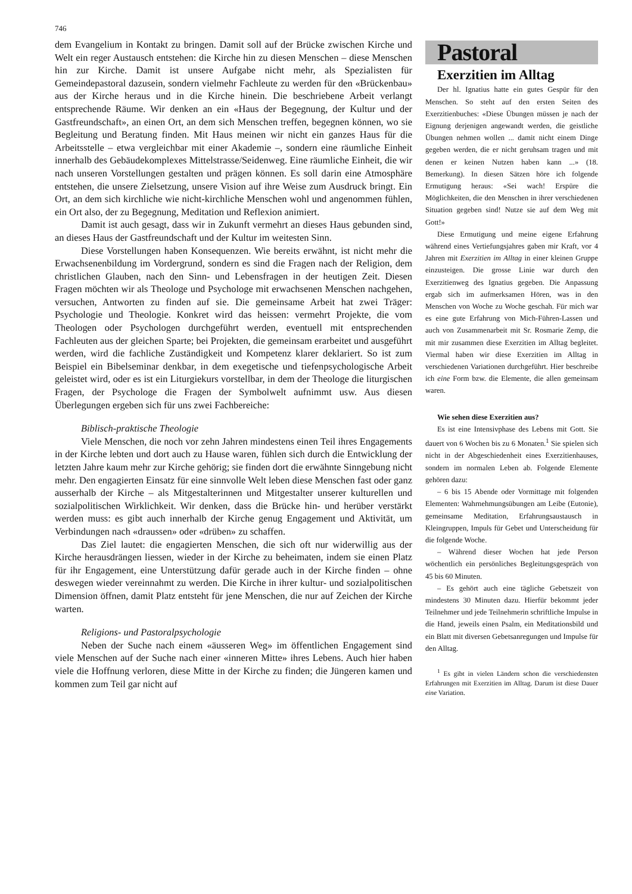746
dem Evangelium in Kontakt zu bringen. Damit soll auf der Brücke zwischen Kirche und Welt ein reger Austausch entstehen: die Kirche hin zu diesen Menschen – diese Menschen hin zur Kirche. Damit ist unsere Aufgabe nicht mehr, als Spezialisten für Gemeindepastoral dazusein, sondern vielmehr Fachleute zu werden für den «Brückenbau» aus der Kirche heraus und in die Kirche hinein. Die beschriebene Arbeit verlangt entsprechende Räume. Wir denken an ein «Haus der Begegnung, der Kultur und der Gastfreundschaft», an einen Ort, an dem sich Menschen treffen, begegnen können, wo sie Begleitung und Beratung finden. Mit Haus meinen wir nicht ein ganzes Haus für die Arbeitsstelle – etwa vergleichbar mit einer Akademie –, sondern eine räumliche Einheit innerhalb des Gebäudekomplexes Mittelstrasse/Seidenweg. Eine räumliche Einheit, die wir nach unseren Vorstellungen gestalten und prägen können. Es soll darin eine Atmosphäre entstehen, die unsere Zielsetzung, unsere Vision auf ihre Weise zum Ausdruck bringt. Ein Ort, an dem sich kirchliche wie nicht-kirchliche Menschen wohl und angenommen fühlen, ein Ort also, der zu Begegnung, Meditation und Reflexion animiert.
Damit ist auch gesagt, dass wir in Zukunft vermehrt an dieses Haus gebunden sind, an dieses Haus der Gastfreundschaft und der Kultur im weitesten Sinn.
Diese Vorstellungen haben Konsequenzen. Wie bereits erwähnt, ist nicht mehr die Erwachsenenbildung im Vordergrund, sondern es sind die Fragen nach der Religion, dem christlichen Glauben, nach den Sinn- und Lebensfragen in der heutigen Zeit. Diesen Fragen möchten wir als Theologe und Psychologe mit erwachsenen Menschen nachgehen, versuchen, Antworten zu finden auf sie. Die gemeinsame Arbeit hat zwei Träger: Psychologie und Theologie. Konkret wird das heissen: vermehrt Projekte, die vom Theologen oder Psychologen durchgeführt werden, eventuell mit entsprechenden Fachleuten aus der gleichen Sparte; bei Projekten, die gemeinsam erarbeitet und ausgeführt werden, wird die fachliche Zuständigkeit und Kompetenz klarer deklariert. So ist zum Beispiel ein Bibelseminar denkbar, in dem exegetische und tiefenpsychologische Arbeit geleistet wird, oder es ist ein Liturgiekurs vorstellbar, in dem der Theologe die liturgischen Fragen, der Psychologe die Fragen der Symbolwelt aufnimmt usw. Aus diesen Überlegungen ergeben sich für uns zwei Fachbereiche:
Biblisch-praktische Theologie
Viele Menschen, die noch vor zehn Jahren mindestens einen Teil ihres Engagements in der Kirche lebten und dort auch zu Hause waren, fühlen sich durch die Entwicklung der letzten Jahre kaum mehr zur Kirche gehörig; sie finden dort die erwähnte Sinngebung nicht mehr. Den engagierten Einsatz für eine sinnvolle Welt leben diese Menschen fast oder ganz ausserhalb der Kirche – als Mitgestalterinnen und Mitgestalter unserer kulturellen und sozialpolitischen Wirklichkeit. Wir denken, dass die Brücke hin- und herüber verstärkt werden muss: es gibt auch innerhalb der Kirche genug Engagement und Aktivität, um Verbindungen nach «draussen» oder «drüben» zu schaffen.
Das Ziel lautet: die engagierten Menschen, die sich oft nur widerwillig aus der Kirche herausdrängen liessen, wieder in der Kirche zu beheimaten, indem sie einen Platz für ihr Engagement, eine Unterstützung dafür gerade auch in der Kirche finden – ohne deswegen wieder vereinnahmt zu werden. Die Kirche in ihrer kultur- und sozialpolitischen Dimension öffnen, damit Platz entsteht für jene Menschen, die nur auf Zeichen der Kirche warten.
Religions- und Pastoralpsychologie
Neben der Suche nach einem «äusseren Weg» im öffentlichen Engagement sind viele Menschen auf der Suche nach einer «inneren Mitte» ihres Lebens. Auch hier haben viele die Hoffnung verloren, diese Mitte in der Kirche zu finden; die Jüngeren kamen und kommen zum Teil gar nicht auf
Pastoral
Exerzitien im Alltag
Der hl. Ignatius hatte ein gutes Gespür für den Menschen. So steht auf den ersten Seiten des Exerzitienbuches: «Diese Übungen müssen je nach der Eignung derjenigen angewandt werden, die geistliche Übungen nehmen wollen ... damit nicht einem Dinge gegeben werden, die er nicht geruhsam tragen und mit denen er keinen Nutzen haben kann ...» (18. Bemerkung). In diesen Sätzen höre ich folgende Ermutigung heraus: «Sei wach! Erspüre die Möglichkeiten, die den Menschen in ihrer verschiedenen Situation gegeben sind! Nutze sie auf dem Weg mit Gott!»
Diese Ermutigung und meine eigene Erfahrung während eines Vertiefungsjahres gaben mir Kraft, vor 4 Jahren mit Exerzitien im Alltag in einer kleinen Gruppe einzusteigen. Die grosse Linie war durch den Exerzitienweg des Ignatius gegeben. Die Anpassung ergab sich im aufmerksamen Hören, was in den Menschen von Woche zu Woche geschah. Für mich war es eine gute Erfahrung von Mich-Führen-Lassen und auch von Zusammenarbeit mit Sr. Rosmarie Zemp, die mit mir zusammen diese Exerzitien im Alltag begleitet. Viermal haben wir diese Exerzitien im Alltag in verschiedenen Variationen durchgeführt. Hier beschreibe ich eine Form bzw. die Elemente, die allen gemeinsam waren.
Wie sehen diese Exerzitien aus?
Es ist eine Intensivphase des Lebens mit Gott. Sie dauert von 6 Wochen bis zu 6 Monaten.<sup>1</sup> Sie spielen sich nicht in der Abgeschiedenheit eines Exerzitienhauses, sondern im normalen Leben ab. Folgende Elemente gehören dazu:
– 6 bis 15 Abende oder Vormittage mit folgenden Elementen: Wahrnehmungsübungen am Leibe (Eutonie), gemeinsame Meditation, Erfahrungsaustausch in Kleingruppen, Impuls für Gebet und Unterscheidung für die folgende Woche.
– Während dieser Wochen hat jede Person wöchentlich ein persönliches Begleitungsgespräch von 45 bis 60 Minuten.
– Es gehört auch eine tägliche Gebetszeit von mindestens 30 Minuten dazu. Hierfür bekommt jeder Teilnehmer und jede Teilnehmerin schriftliche Impulse in die Hand, jeweils einen Psalm, ein Meditationsbild und ein Blatt mit diversen Gebetsanregungen und Impulse für den Alltag.
<sup>1</sup> Es gibt in vielen Ländern schon die verschiedensten Erfahrungen mit Exerzitien im Alltag. Darum ist diese Dauer eine Variation.